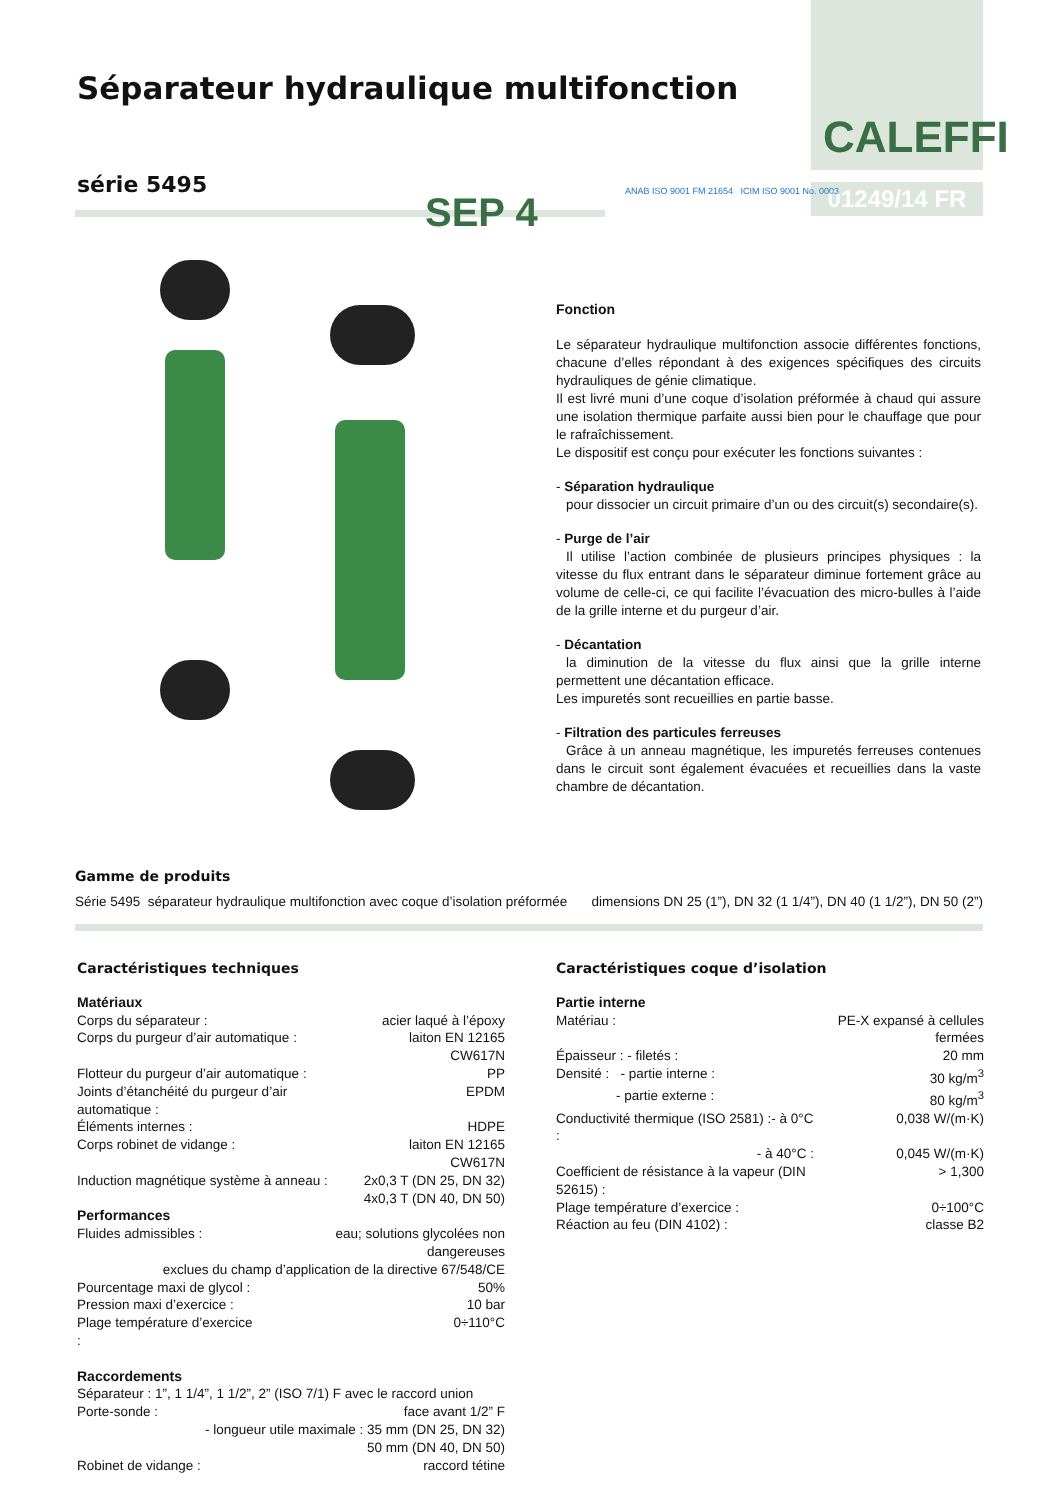CALEFFI
01249/14 FR
Séparateur hydraulique multifonction
série 5495
SEP 4
ANAB ISO 9001 FM 21654 ICIM ISO 9001 No. 0003
Fonction
Le séparateur hydraulique multifonction associe différentes fonctions, chacune d’elles répondant à des exigences spécifiques des circuits hydrauliques de génie climatique.
Il est livré muni d’une coque d’isolation préformée à chaud qui assure une isolation thermique parfaite aussi bien pour le chauffage que pour le rafraîchissement.
Le dispositif est conçu pour exécuter les fonctions suivantes :
- Séparation hydraulique
pour dissocier un circuit primaire d’un ou des circuit(s) secondaire(s).
- Purge de l’air
Il utilise l’action combinée de plusieurs principes physiques : la vitesse du flux entrant dans le séparateur diminue fortement grâce au volume de celle-ci, ce qui facilite l’évacuation des micro-bulles à l’aide de la grille interne et du purgeur d’air.
- Décantation
la diminution de la vitesse du flux ainsi que la grille interne permettent une décantation efficace.
Les impuretés sont recueillies en partie basse.
- Filtration des particules ferreuses
Grâce à un anneau magnétique, les impuretés ferreuses contenues dans le circuit sont également évacuées et recueillies dans la vaste chambre de décantation.
Gamme de produits
| Série 5495 séparateur hydraulique multifonction avec coque d’isolation préformée | dimensions DN 25 (1”), DN 32 (1 1/4”), DN 40 (1 1/2”), DN 50 (2”) |
Caractéristiques techniques
Matériaux
| Corps du séparateur : | acier laqué à l’époxy |
| Corps du purgeur d’air automatique : | laiton EN 12165 CW617N |
| Flotteur du purgeur d’air automatique : | PP |
| Joints d’étanchéité du purgeur d’air automatique : | EPDM |
| Éléments internes : | HDPE |
| Corps robinet de vidange : | laiton EN 12165 CW617N |
| Induction magnétique système à anneau : | 2x0,3 T (DN 25, DN 32) 4x0,3 T (DN 40, DN 50) |
Performances
| Fluides admissibles : | eau; solutions glycolées non dangereuses |
| exclues du champ d’application de la directive 67/548/CE | |
| Pourcentage maxi de glycol : | 50% |
| Pression maxi d’exercice : | 10 bar |
| Plage température d’exercice : | 0÷110°C |
Raccordements
| Séparateur : 1”, 1 1/4”, 1 1/2”, 2” (ISO 7/1) F avec le raccord union | |
| Porte-sonde : | face avant 1/2” F |
| - longueur utile maximale : 35 mm (DN 25, DN 32) 50 mm (DN 40, DN 50) | |
| Robinet de vidange : | raccord tétine |
Caractéristiques coque d’isolation
Partie interne
| Matériau : | PE-X expansé à cellules fermées |
| Épaisseur : - filetés : | 20 mm |
| Densité : - partie interne : | 30 kg/m<sup>3</sup> |
| - partie externe : | 80 kg/m<sup>3</sup> |
| Conductivité thermique (ISO 2581) :- à 0°C : | 0,038 W/(m·K) |
| - à 40°C : | 0,045 W/(m·K) |
| Coefficient de résistance à la vapeur (DIN 52615) : | > 1,300 |
| Plage température d’exercice : | 0÷100°C |
| Réaction au feu (DIN 4102) : | classe B2 |